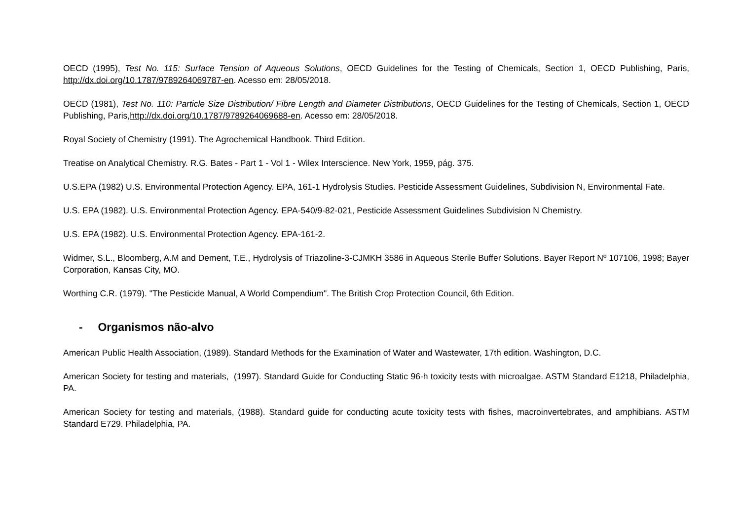OECD (1995), Test No. 115: Surface Tension of Aqueous Solutions, OECD Guidelines for the Testing of Chemicals, Section 1, OECD Publishing, Paris, http://dx.doi.org/10.1787/9789264069787-en. Acesso em: 28/05/2018.
OECD (1981), Test No. 110: Particle Size Distribution/ Fibre Length and Diameter Distributions, OECD Guidelines for the Testing of Chemicals, Section 1, OECD Publishing, Paris,http://dx.doi.org/10.1787/9789264069688-en. Acesso em: 28/05/2018.
Royal Society of Chemistry (1991). The Agrochemical Handbook. Third Edition.
Treatise on Analytical Chemistry. R.G. Bates - Part 1 - Vol 1 - Wilex Interscience. New York, 1959, pág. 375.
U.S.EPA (1982) U.S. Environmental Protection Agency. EPA, 161-1 Hydrolysis Studies. Pesticide Assessment Guidelines, Subdivision N, Environmental Fate.
U.S. EPA (1982). U.S. Environmental Protection Agency. EPA-540/9-82-021, Pesticide Assessment Guidelines Subdivision N Chemistry.
U.S. EPA (1982). U.S. Environmental Protection Agency. EPA-161-2.
Widmer, S.L., Bloomberg, A.M and Dement, T.E., Hydrolysis of Triazoline-3-CJMKH 3586 in Aqueous Sterile Buffer Solutions. Bayer Report Nº 107106, 1998; Bayer Corporation, Kansas City, MO.
Worthing C.R. (1979). "The Pesticide Manual, A World Compendium". The British Crop Protection Council, 6th Edition.
- Organismos não-alvo
American Public Health Association, (1989). Standard Methods for the Examination of Water and Wastewater, 17th edition. Washington, D.C.
American Society for testing and materials, (1997). Standard Guide for Conducting Static 96-h toxicity tests with microalgae. ASTM Standard E1218, Philadelphia, PA.
American Society for testing and materials, (1988). Standard guide for conducting acute toxicity tests with fishes, macroinvertebrates, and amphibians. ASTM Standard E729. Philadelphia, PA.